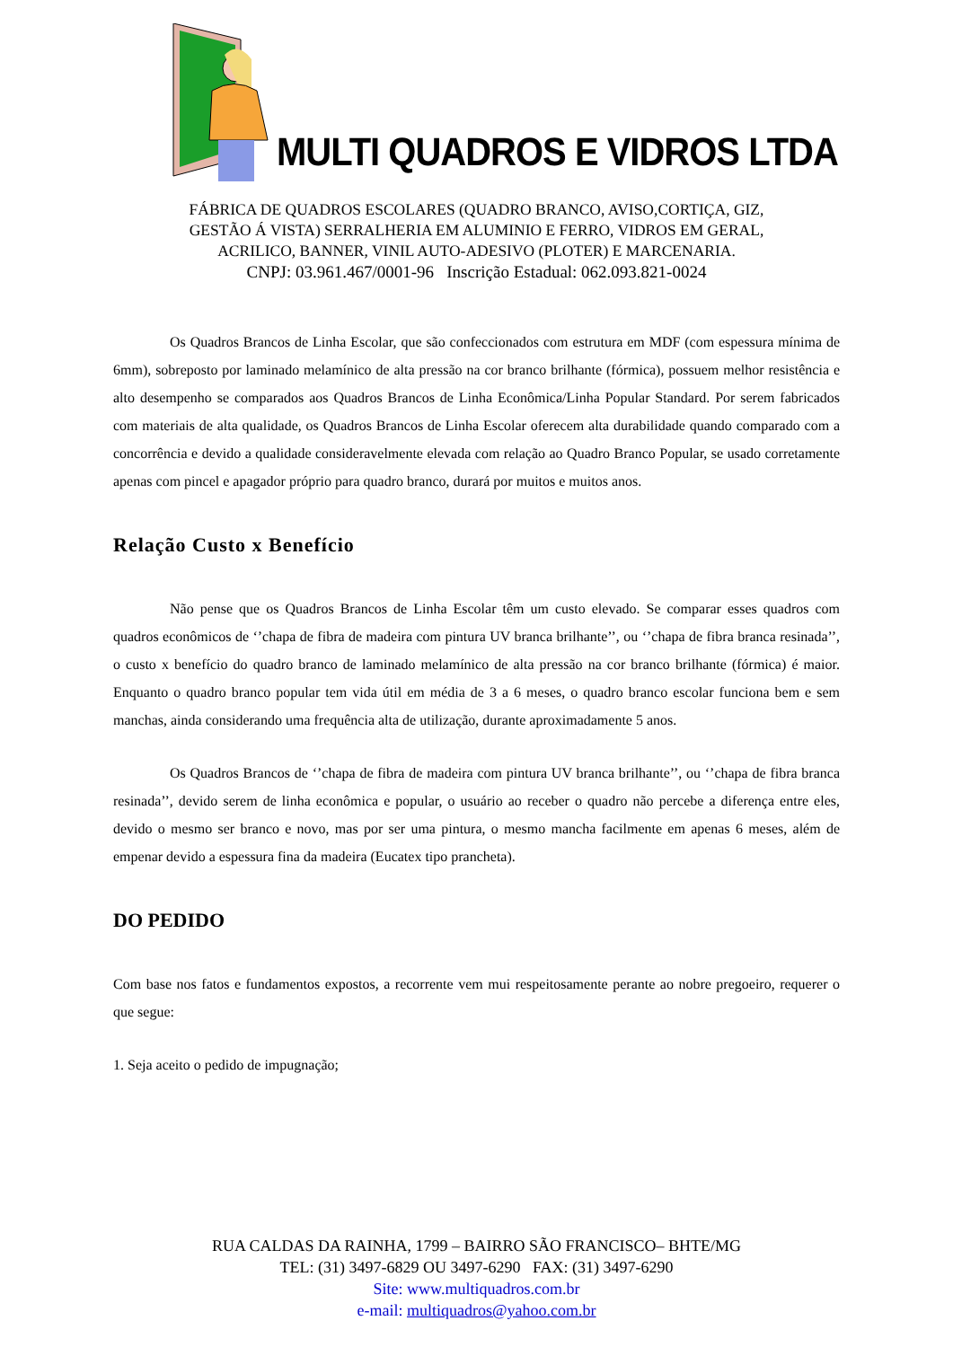MULTI QUADROS E VIDROS LTDA
FÁBRICA DE QUADROS ESCOLARES (QUADRO BRANCO, AVISO,CORTIÇA, GIZ,
GESTÃO Á VISTA) SERRALHERIA EM ALUMINIO E FERRO, VIDROS EM GERAL,
ACRILICO, BANNER, VINIL AUTO-ADESIVO (PLOTER) E MARCENARIA.
CNPJ: 03.961.467/0001-96 Inscrição Estadual: 062.093.821-0024
Os Quadros Brancos de Linha Escolar, que são confeccionados com estrutura em MDF (com espessura mínima de 6mm), sobreposto por laminado melamínico de alta pressão na cor branco brilhante (fórmica), possuem melhor resistência e alto desempenho se comparados aos Quadros Brancos de Linha Econômica/Linha Popular Standard. Por serem fabricados com materiais de alta qualidade, os Quadros Brancos de Linha Escolar oferecem alta durabilidade quando comparado com a concorrência e devido a qualidade consideravelmente elevada com relação ao Quadro Branco Popular, se usado corretamente apenas com pincel e apagador próprio para quadro branco, durará por muitos e muitos anos.
Relação Custo x Benefício
Não pense que os Quadros Brancos de Linha Escolar têm um custo elevado. Se comparar esses quadros com quadros econômicos de ‘’chapa de fibra de madeira com pintura UV branca brilhante’’, ou ‘’chapa de fibra branca resinada’’, o custo x benefício do quadro branco de laminado melamínico de alta pressão na cor branco brilhante (fórmica) é maior. Enquanto o quadro branco popular tem vida útil em média de 3 a 6 meses, o quadro branco escolar funciona bem e sem manchas, ainda considerando uma frequência alta de utilização, durante aproximadamente 5 anos.
Os Quadros Brancos de ‘’chapa de fibra de madeira com pintura UV branca brilhante’’, ou ‘’chapa de fibra branca resinada’’, devido serem de linha econômica e popular, o usuário ao receber o quadro não percebe a diferença entre eles, devido o mesmo ser branco e novo, mas por ser uma pintura, o mesmo mancha facilmente em apenas 6 meses, além de empenar devido a espessura fina da madeira (Eucatex tipo prancheta).
DO PEDIDO
Com base nos fatos e fundamentos expostos, a recorrente vem mui respeitosamente perante ao nobre pregoeiro, requerer o que segue:
1. Seja aceito o pedido de impugnação;
RUA CALDAS DA RAINHA, 1799 – BAIRRO SÃO FRANCISCO– BHTE/MG
TEL: (31) 3497-6829 OU 3497-6290 FAX: (31) 3497-6290
Site: www.multiquadros.com.br
e-mail: multiquadros@yahoo.com.br